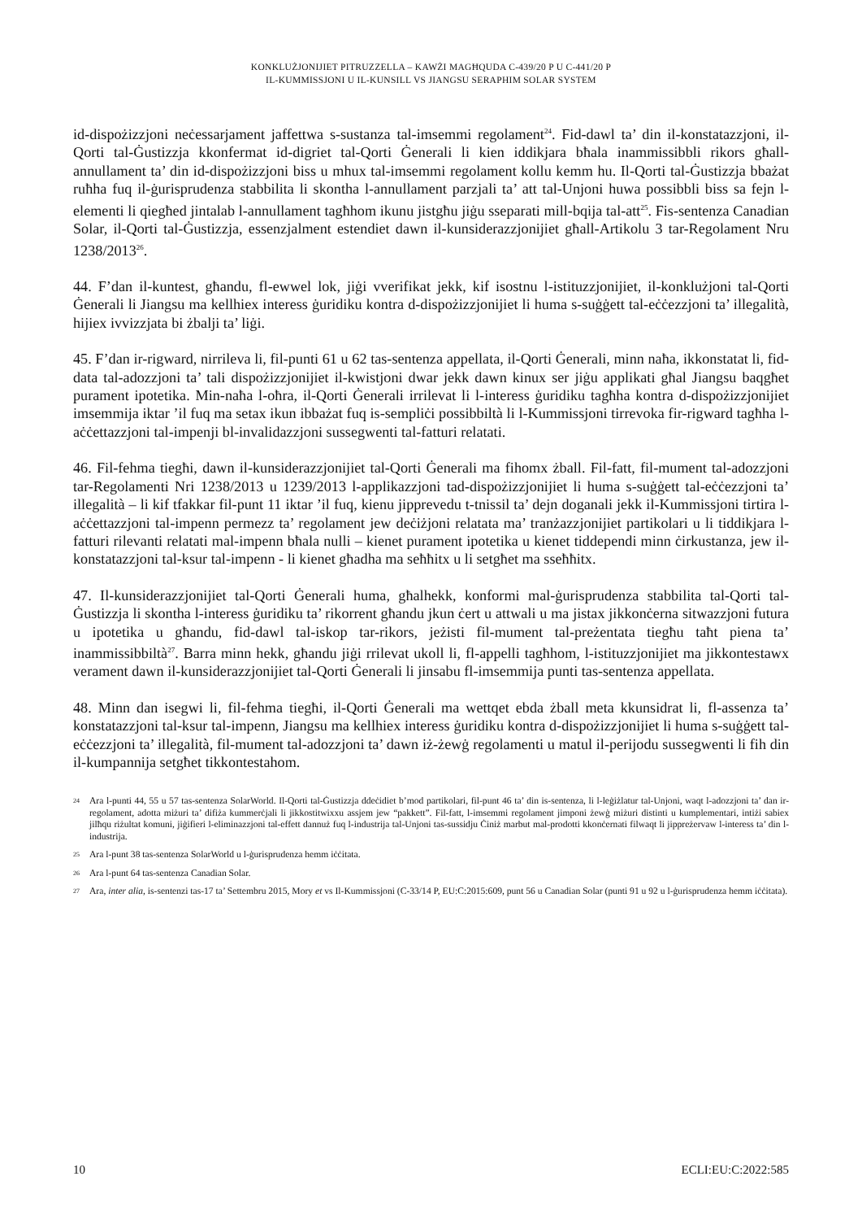KONKLUŻJONIJIET PITRUZZELLA – KAWŻI MAGĦQUDA C-439/20 P U C-441/20 P
IL-KUMMISSJONI U IL-KUNSILL VS JIANGSU SERAPHIM SOLAR SYSTEM
id-dispożizzjoni neċessarjament jaffettwa s-sustanza tal-imsemmi regolament<sup>24</sup>. Fid-dawl ta’ din il-konstatazzjoni, il-Qorti tal-Ġustizzja kkonfermat id-digriet tal-Qorti Ġenerali li kien iddikjara bħala inammissibbli rikors għall-annullament ta’ din id-dispożizzjoni biss u mhux tal-imsemmi regolament kollu kemm hu. Il-Qorti tal-Ġustizzja bbażat ruħha fuq il-ġurisprudenza stabbilita li skontha l-annullament parzjali ta’ att tal-Unjoni huwa possibbli biss sa fejn l-elementi li qiegħed jintalab l-annullament tagħhom ikunu jistgħu jiġu sseparati mill-bqija tal-att<sup>25</sup>. Fis-sentenza Canadian Solar, il-Qorti tal-Ġustizzja, essenzjalment estendiet dawn il-kunsiderazzjonijiet għall-Artikolu 3 tar-Regolament Nru 1238/2013<sup>26</sup>.
44. F’dan il-kuntest, għandu, fl-ewwel lok, jiġi vverifikat jekk, kif isostnu l-istituzzjonijiet, il-konklużjoni tal-Qorti Ġenerali li Jiangsu ma kellhiex interess ġuridiku kontra d-dispożizzjonijiet li huma s-suġġett tal-eċċezzjoni ta’ illegalità, hijiex ivvizzjata bi żbalji ta’ liġi.
45. F’dan ir-rigward, nirrileva li, fil-punti 61 u 62 tas-sentenza appellata, il-Qorti Ġenerali, minn naħa, ikkonstatat li, fid-data tal-adozzjoni ta’ tali dispożizzjonijiet il-kwistjoni dwar jekk dawn kinux ser jiġu applikati għal Jiangsu baqgħet purament ipotetika. Min-naħa l-oħra, il-Qorti Ġenerali irrilevat li l-interess ġuridiku tagħha kontra d-dispożizzjonijiet imsemmija iktar ’il fuq ma setax ikun ibbażat fuq is-sempliċi possibbiltà li l-Kummissjoni tirrevoka fir-rigward tagħha l-aċċettazzjoni tal-impenji bl-invalidazzjoni sussegwenti tal-fatturi relatati.
46. Fil-fehma tiegħi, dawn il-kunsiderazzjonijiet tal-Qorti Ġenerali ma fihomx żball. Fil-fatt, fil-mument tal-adozzjoni tar-Regolamenti Nri 1238/2013 u 1239/2013 l-applikazzjoni tad-dispożizzjonijiet li huma s-suġġett tal-eċċezzjoni ta’ illegalità – li kif tfakkar fil-punt 11 iktar ’il fuq, kienu jipprevedu t-tnissil ta’ dejn doganali jekk il-Kummissjoni tirtira l-aċċettazzjoni tal-impenn permezz ta’ regolament jew deċiżjoni relatata ma’ tranżazzjonijiet partikolari u li tiddikjara l-fatturi rilevanti relatati mal-impenn bħala nulli – kienet purament ipotetika u kienet tiddependi minn ċirkustanza, jew il-konstatazzjoni tal-ksur tal-impenn - li kienet għadha ma seħħitx u li setgħet ma sseħħitx.
47. Il-kunsiderazzjonijiet tal-Qorti Ġenerali huma, għalhekk, konformi mal-ġurisprudenza stabbilita tal-Qorti tal-Ġustizzja li skontha l-interess ġuridiku ta’ rikorrent għandu jkun ċert u attwali u ma jistax jikkonċerna sitwazzjoni futura u ipotetika u għandu, fid-dawl tal-iskop tar-rikors, jeżisti fil-mument tal-preżentata tiegħu taħt piena ta’ inammissibbiltà<sup>27</sup>. Barra minn hekk, għandu jiġi rrilevat ukoll li, fl-appelli tagħhom, l-istituzzjonijiet ma jikkontestawx verament dawn il-kunsiderazzjonijiet tal-Qorti Ġenerali li jinsabu fl-imsemmija punti tas-sentenza appellata.
48. Minn dan isegwi li, fil-fehma tiegħi, il-Qorti Ġenerali ma wettqet ebda żball meta kkunsidrat li, fl-assenza ta’ konstatazzjoni tal-ksur tal-impenn, Jiangsu ma kellhiex interess ġuridiku kontra d-dispożizzjonijiet li huma s-suġġett tal-eċċezzjoni ta’ illegalità, fil-mument tal-adozzjoni ta’ dawn iż-żewġ regolamenti u matul il-perijodu sussegwenti li fih din il-kumpannija setgħet tikkontestahom.
24 Ara l-punti 44, 55 u 57 tas-sentenza SolarWorld. Il-Qorti tal-Ġustizzja ddeċidiet b’mod partikolari, fil-punt 46 ta’ din is-sentenza, li l-leġiżlatur tal-Unjoni, waqt l-adozzjoni ta’ dan ir-regolament, adotta miżuri ta’ difiża kummerċjali li jikkostitwixxu assjem jew “pakkett”. Fil-fatt, l-imsemmi regolament jimponi żewġ miżuri distinti u kumplementari, intiżi sabiex jilħqu riżultat komuni, jiġifieri l-eliminazzjoni tal-effett dannuż fuq l-industrija tal-Unjoni tas-sussidju Ċiniż marbut mal-prodotti kkonċernati filwaqt li jippreżervaw l-interess ta’ din l-industrija.
25 Ara l-punt 38 tas-sentenza SolarWorld u l-ġurisprudenza hemm iċċitata.
26 Ara l-punt 64 tas-sentenza Canadian Solar.
27 Ara, inter alia, is-sentenzi tas-17 ta’ Settembru 2015, Mory et vs Il-Kummissjoni (C-33/14 P, EU:C:2015:609, punt 56 u Canadian Solar (punti 91 u 92 u l-ġurisprudenza hemm iċċitata).
10 ECLI:EU:C:2022:585